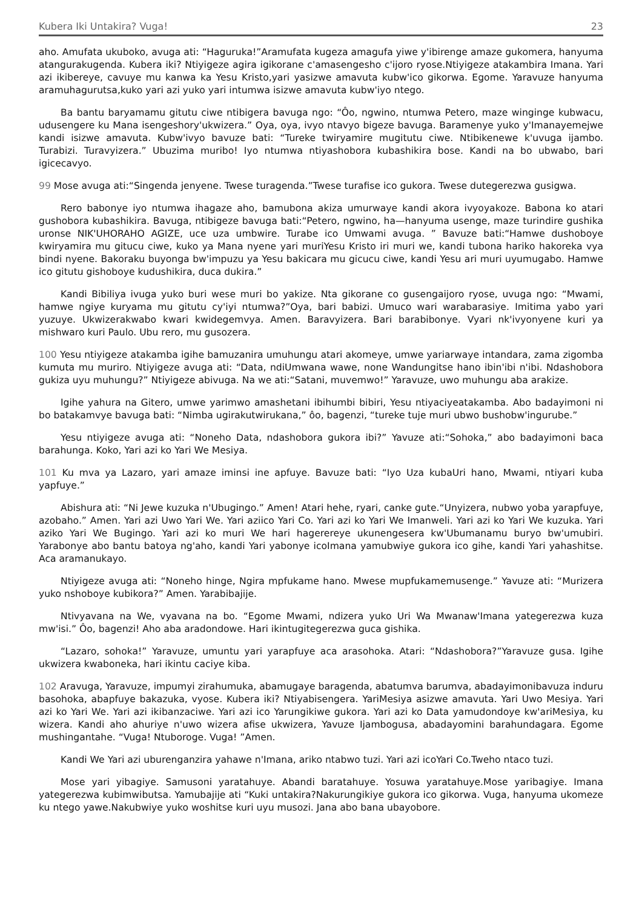Kubera Iki Untakira? Vuga! 23
aho. Amufata ukuboko, avuga ati: “Haguruka!”Aramufata kugeza amagufa yiwe y'ibirenge amaze gukomera, hanyuma atangurakugenda. Kubera iki? Ntiyigeze agira igikorane c'amasengesho c'ijoro ryose.Ntiyigeze atakambira Imana. Yari azi ikibereye, cavuye mu kanwa ka Yesu Kristo,yari yasizwe amavuta kubw'ico gikorwa. Egome. Yaravuze hanyuma aramuhagurutsa,kuko yari azi yuko yari intumwa isizwe amavuta kubw'iyo ntego.
Ba bantu baryamamu gitutu ciwe ntibigera bavuga ngo: “Ôo, ngwino, ntumwa Petero, maze winginge kubwacu, udusengere ku Mana isengeshory'ukwizera.” Oya, oya, ivyo ntavyo bigeze bavuga. Baramenye yuko y'Imanayemejwe kandi isizwe amavuta. Kubw'ivyo bavuze bati: “Tureke twiryamire mugitutu ciwe. Ntibikenewe k'uvuga ijambo. Turabizi. Turavyizera.” Ubuzima muribo! Iyo ntumwa ntiyashobora kubashikira bose. Kandi na bo ubwabo, bari igicecavyo.
99 Mose avuga ati:“Singenda jenyene. Twese turagenda.”Twese turafise ico gukora. Twese dutegerezwa gusigwa.
Rero babonye iyo ntumwa ihagaze aho, bamubona akiza umurwaye kandi akora ivyoyakoze. Babona ko atari gushobora kubashikira. Bavuga, ntibigeze bavuga bati:“Petero, ngwino, ha—hanyuma usenge, maze turindire gushika uronse NIK'UHORAHO AGIZE, uce uza umbwire. Turabe ico Umwami avuga. ” Bavuze bati:“Hamwe dushoboye kwiryamira mu gitucu ciwe, kuko ya Mana nyene yari muriYesu Kristo iri muri we, kandi tubona hariko hakoreka vya bindi nyene. Bakoraku buyonga bw'impuzu ya Yesu bakicara mu gicucu ciwe, kandi Yesu ari muri uyumugabo. Hamwe ico gitutu gishoboye kudushikira, duca dukira.”
Kandi Bibiliya ivuga yuko buri wese muri bo yakize. Nta gikorane co gusengaijoro ryose, uvuga ngo: “Mwami, hamwe ngiye kuryama mu gitutu cy'iyi ntumwa?”Oya, bari babizi. Umuco wari warabarasiye. Imitima yabo yari yuzuye. Ukwizerakwabo kwari kwidegemvya. Amen. Baravyizera. Bari barabibonye. Vyari nk'ivyonyene kuri ya mishwaro kuri Paulo. Ubu rero, mu gusozera.
100 Yesu ntiyigeze atakamba igihe bamuzanira umuhungu atari akomeye, umwe yariarwaye intandara, zama zigomba kumuta mu muriro. Ntiyigeze avuga ati: “Data, ndiUmwana wawe, none Wandungitse hano ibin'ibi n'ibi. Ndashobora gukiza uyu muhungu?” Ntiyigeze abivuga. Na we ati:“Satani, muvemwo!” Yaravuze, uwo muhungu aba arakize.
Igihe yahura na Gitero, umwe yarimwo amashetani ibihumbi bibiri, Yesu ntiyaciyeatakamba. Abo badayimoni ni bo batakamvye bavuga bati: “Nimba ugirakutwirukana,” ôo, bagenzi, “tureke tuje muri ubwo bushobw'ingurube.”
Yesu ntiyigeze avuga ati: “Noneho Data, ndashobora gukora ibi?” Yavuze ati:“Sohoka,” abo badayimoni baca barahunga. Koko, Yari azi ko Yari We Mesiya.
101 Ku mva ya Lazaro, yari amaze iminsi ine apfuye. Bavuze bati: “Iyo Uza kubaUri hano, Mwami, ntiyari kuba yapfuye.”
Abishura ati: “Ni Jewe kuzuka n'Ubugingo.” Amen! Atari hehe, ryari, canke gute.“Unyizera, nubwo yoba yarapfuye, azobaho.” Amen. Yari azi Uwo Yari We. Yari aziico Yari Co. Yari azi ko Yari We Imanweli. Yari azi ko Yari We kuzuka. Yari aziko Yari We Bugingo. Yari azi ko muri We hari hagerereye ukunengesera kw'Ubumanamu buryo bw'umubiri. Yarabonye abo bantu batoya ng'aho, kandi Yari yabonye icoImana yamubwiye gukora ico gihe, kandi Yari yahashitse. Aca aramanukayo.
Ntiyigeze avuga ati: “Noneho hinge, Ngira mpfukame hano. Mwese mupfukamemusenge.” Yavuze ati: “Murizera yuko nshoboye kubikora?” Amen. Yarabibajije.
Ntivyavana na We, vyavana na bo. “Egome Mwami, ndizera yuko Uri Wa Mwanaw'Imana yategerezwa kuza mw'isi.” Ôo, bagenzi! Aho aba aradondowe. Hari ikintugitegerezwa guca gishika.
“Lazaro, sohoka!” Yaravuze, umuntu yari yarapfuye aca arasohoka. Atari: “Ndashobora?”Yaravuze gusa. Igihe ukwizera kwaboneka, hari ikintu caciye kiba.
102 Aravuga, Yaravuze, impumyi zirahumuka, abamugaye baragenda, abatumva barumva, abadayimonibavuza induru basohoka, abapfuye bakazuka, vyose. Kubera iki? Ntiyabisengera. YariMesiya asizwe amavuta. Yari Uwo Mesiya. Yari azi ko Yari We. Yari azi ikibanzaciwe. Yari azi ico Yarungikiwe gukora. Yari azi ko Data yamudondoye kw'ariMesiya, ku wizera. Kandi aho ahuriye n'uwo wizera afise ukwizera, Yavuze Ijambogusa, abadayomini barahundagara. Egome mushingantahe. “Vuga! Ntuboroge. Vuga! ”Amen.
Kandi We Yari azi uburenganzira yahawe n'Imana, ariko ntabwo tuzi. Yari azi icoYari Co.Tweho ntaco tuzi.
Mose yari yibagiye. Samusoni yaratahuye. Abandi baratahuye. Yosuwa yaratahuye.Mose yaribagiye. Imana yategerezwa kubimwibutsa. Yamubajije ati “Kuki untakira?Nakurungikiye gukora ico gikorwa. Vuga, hanyuma ukomeze ku ntego yawe.Nakubwiye yuko woshitse kuri uyu musozi. Jana abo bana ubayobore.